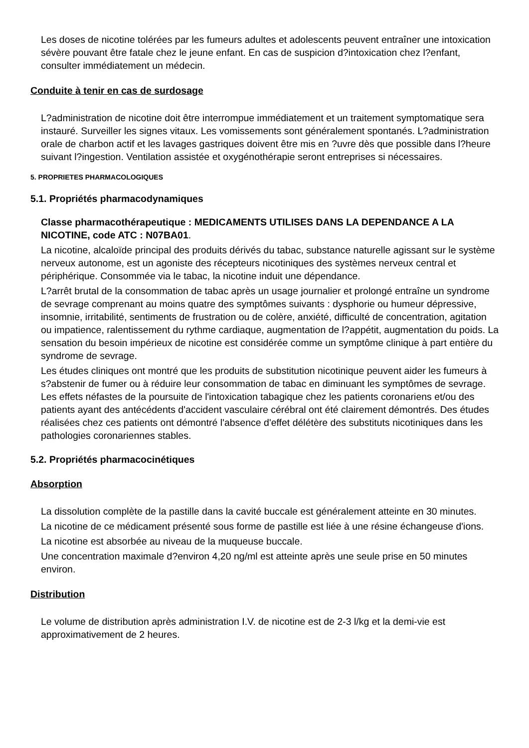Les doses de nicotine tolérées par les fumeurs adultes et adolescents peuvent entraîner une intoxication sévère pouvant être fatale chez le jeune enfant. En cas de suspicion d?intoxication chez l?enfant, consulter immédiatement un médecin.
Conduite à tenir en cas de surdosage
L?administration de nicotine doit être interrompue immédiatement et un traitement symptomatique sera instauré. Surveiller les signes vitaux. Les vomissements sont généralement spontanés. L?administration orale de charbon actif et les lavages gastriques doivent être mis en ?uvre dès que possible dans l?heure suivant l?ingestion. Ventilation assistée et oxygénothérapie seront entreprises si nécessaires.
5. PROPRIETES PHARMACOLOGIQUES
5.1. Propriétés pharmacodynamiques
Classe pharmacothérapeutique : MEDICAMENTS UTILISES DANS LA DEPENDANCE A LA NICOTINE, code ATC : N07BA01.
La nicotine, alcaloïde principal des produits dérivés du tabac, substance naturelle agissant sur le système nerveux autonome, est un agoniste des récepteurs nicotiniques des systèmes nerveux central et périphérique. Consommée via le tabac, la nicotine induit une dépendance.
L?arrêt brutal de la consommation de tabac après un usage journalier et prolongé entraîne un syndrome de sevrage comprenant au moins quatre des symptômes suivants : dysphorie ou humeur dépressive, insomnie, irritabilité, sentiments de frustration ou de colère, anxiété, difficulté de concentration, agitation ou impatience, ralentissement du rythme cardiaque, augmentation de l?appétit, augmentation du poids. La sensation du besoin impérieux de nicotine est considérée comme un symptôme clinique à part entière du syndrome de sevrage.
Les études cliniques ont montré que les produits de substitution nicotinique peuvent aider les fumeurs à s?abstenir de fumer ou à réduire leur consommation de tabac en diminuant les symptômes de sevrage. Les effets néfastes de la poursuite de l'intoxication tabagique chez les patients coronariens et/ou des patients ayant des antécédents d'accident vasculaire cérébral ont été clairement démontrés. Des études réalisées chez ces patients ont démontré l'absence d'effet délétère des substituts nicotiniques dans les pathologies coronariennes stables.
5.2. Propriétés pharmacocinétiques
Absorption
La dissolution complète de la pastille dans la cavité buccale est généralement atteinte en 30 minutes.
La nicotine de ce médicament présenté sous forme de pastille est liée à une résine échangeuse d'ions.
La nicotine est absorbée au niveau de la muqueuse buccale.
Une concentration maximale d?environ 4,20 ng/ml est atteinte après une seule prise en 50 minutes environ.
Distribution
Le volume de distribution après administration I.V. de nicotine est de 2-3 l/kg et la demi-vie est approximativement de 2 heures.